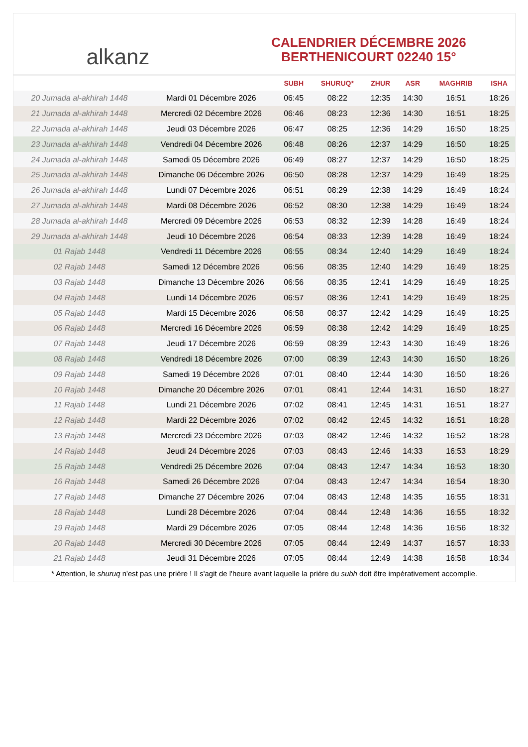alkanz
CALENDRIER DÉCEMBRE 2026
BERTHENICOURT 02240 15°
| | | SUBH | SHURUQ* | ZHUR | ASR | MAGHRIB | ISHA |
| --- | --- | --- | --- | --- | --- | --- | --- |
| 20 Jumada al-akhirah 1448 | Mardi 01 Décembre 2026 | 06:45 | 08:22 | 12:35 | 14:30 | 16:51 | 18:26 |
| 21 Jumada al-akhirah 1448 | Mercredi 02 Décembre 2026 | 06:46 | 08:23 | 12:36 | 14:30 | 16:51 | 18:25 |
| 22 Jumada al-akhirah 1448 | Jeudi 03 Décembre 2026 | 06:47 | 08:25 | 12:36 | 14:29 | 16:50 | 18:25 |
| 23 Jumada al-akhirah 1448 | Vendredi 04 Décembre 2026 | 06:48 | 08:26 | 12:37 | 14:29 | 16:50 | 18:25 |
| 24 Jumada al-akhirah 1448 | Samedi 05 Décembre 2026 | 06:49 | 08:27 | 12:37 | 14:29 | 16:50 | 18:25 |
| 25 Jumada al-akhirah 1448 | Dimanche 06 Décembre 2026 | 06:50 | 08:28 | 12:37 | 14:29 | 16:49 | 18:25 |
| 26 Jumada al-akhirah 1448 | Lundi 07 Décembre 2026 | 06:51 | 08:29 | 12:38 | 14:29 | 16:49 | 18:24 |
| 27 Jumada al-akhirah 1448 | Mardi 08 Décembre 2026 | 06:52 | 08:30 | 12:38 | 14:29 | 16:49 | 18:24 |
| 28 Jumada al-akhirah 1448 | Mercredi 09 Décembre 2026 | 06:53 | 08:32 | 12:39 | 14:28 | 16:49 | 18:24 |
| 29 Jumada al-akhirah 1448 | Jeudi 10 Décembre 2026 | 06:54 | 08:33 | 12:39 | 14:28 | 16:49 | 18:24 |
| 01 Rajab 1448 | Vendredi 11 Décembre 2026 | 06:55 | 08:34 | 12:40 | 14:29 | 16:49 | 18:24 |
| 02 Rajab 1448 | Samedi 12 Décembre 2026 | 06:56 | 08:35 | 12:40 | 14:29 | 16:49 | 18:25 |
| 03 Rajab 1448 | Dimanche 13 Décembre 2026 | 06:56 | 08:35 | 12:41 | 14:29 | 16:49 | 18:25 |
| 04 Rajab 1448 | Lundi 14 Décembre 2026 | 06:57 | 08:36 | 12:41 | 14:29 | 16:49 | 18:25 |
| 05 Rajab 1448 | Mardi 15 Décembre 2026 | 06:58 | 08:37 | 12:42 | 14:29 | 16:49 | 18:25 |
| 06 Rajab 1448 | Mercredi 16 Décembre 2026 | 06:59 | 08:38 | 12:42 | 14:29 | 16:49 | 18:25 |
| 07 Rajab 1448 | Jeudi 17 Décembre 2026 | 06:59 | 08:39 | 12:43 | 14:30 | 16:49 | 18:26 |
| 08 Rajab 1448 | Vendredi 18 Décembre 2026 | 07:00 | 08:39 | 12:43 | 14:30 | 16:50 | 18:26 |
| 09 Rajab 1448 | Samedi 19 Décembre 2026 | 07:01 | 08:40 | 12:44 | 14:30 | 16:50 | 18:26 |
| 10 Rajab 1448 | Dimanche 20 Décembre 2026 | 07:01 | 08:41 | 12:44 | 14:31 | 16:50 | 18:27 |
| 11 Rajab 1448 | Lundi 21 Décembre 2026 | 07:02 | 08:41 | 12:45 | 14:31 | 16:51 | 18:27 |
| 12 Rajab 1448 | Mardi 22 Décembre 2026 | 07:02 | 08:42 | 12:45 | 14:32 | 16:51 | 18:28 |
| 13 Rajab 1448 | Mercredi 23 Décembre 2026 | 07:03 | 08:42 | 12:46 | 14:32 | 16:52 | 18:28 |
| 14 Rajab 1448 | Jeudi 24 Décembre 2026 | 07:03 | 08:43 | 12:46 | 14:33 | 16:53 | 18:29 |
| 15 Rajab 1448 | Vendredi 25 Décembre 2026 | 07:04 | 08:43 | 12:47 | 14:34 | 16:53 | 18:30 |
| 16 Rajab 1448 | Samedi 26 Décembre 2026 | 07:04 | 08:43 | 12:47 | 14:34 | 16:54 | 18:30 |
| 17 Rajab 1448 | Dimanche 27 Décembre 2026 | 07:04 | 08:43 | 12:48 | 14:35 | 16:55 | 18:31 |
| 18 Rajab 1448 | Lundi 28 Décembre 2026 | 07:04 | 08:44 | 12:48 | 14:36 | 16:55 | 18:32 |
| 19 Rajab 1448 | Mardi 29 Décembre 2026 | 07:05 | 08:44 | 12:48 | 14:36 | 16:56 | 18:32 |
| 20 Rajab 1448 | Mercredi 30 Décembre 2026 | 07:05 | 08:44 | 12:49 | 14:37 | 16:57 | 18:33 |
| 21 Rajab 1448 | Jeudi 31 Décembre 2026 | 07:05 | 08:44 | 12:49 | 14:38 | 16:58 | 18:34 |
* Attention, le shuruq n'est pas une prière ! Il s'agit de l'heure avant laquelle la prière du subh doit être impérativement accomplie.